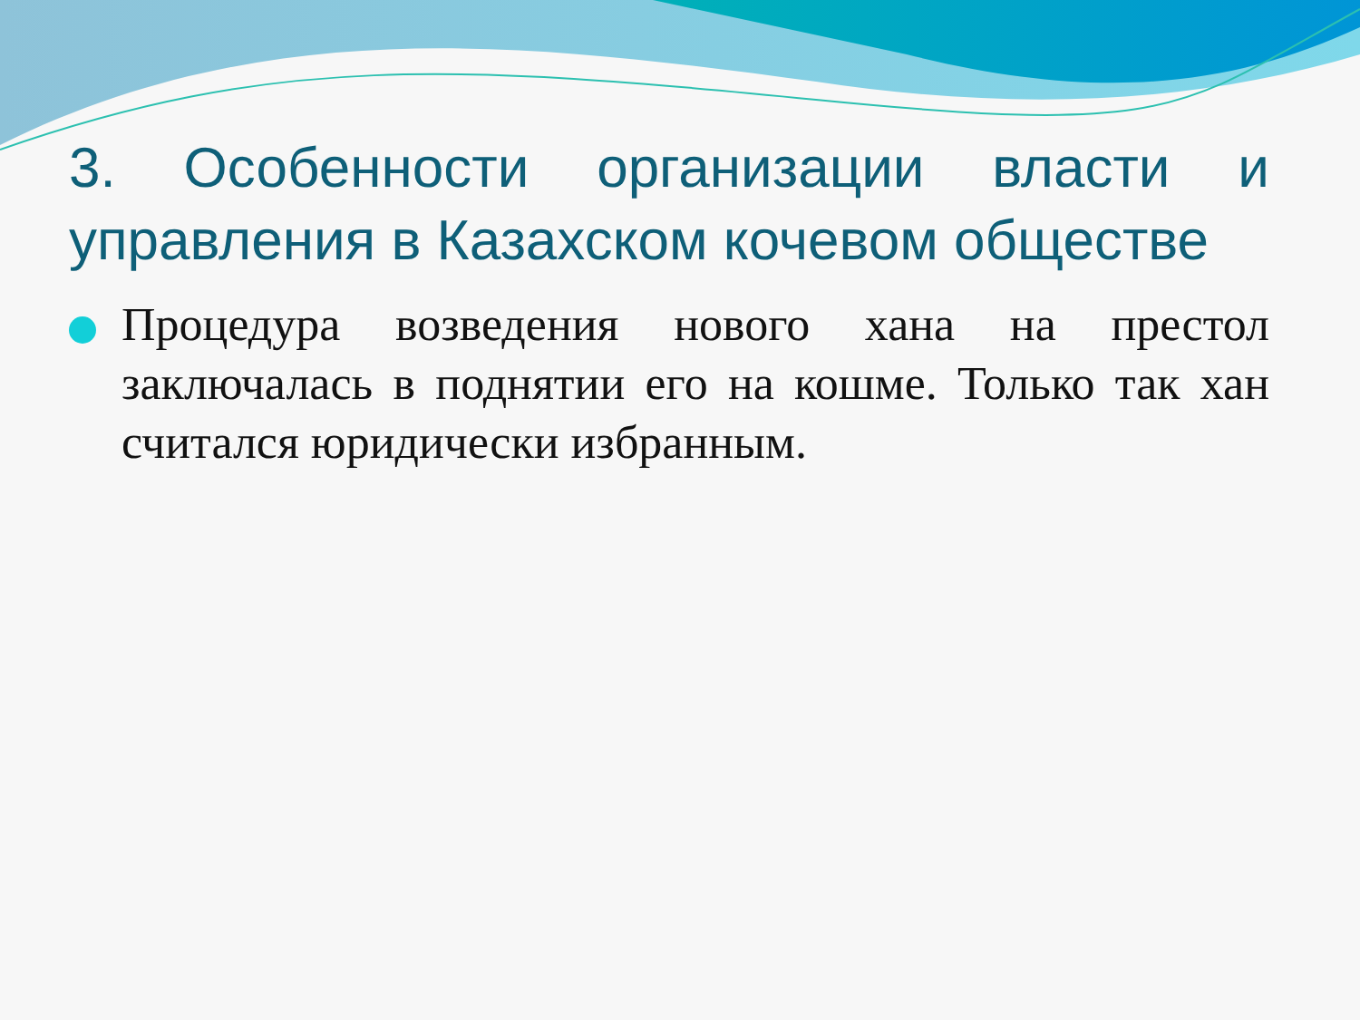3. Особенности организации власти и управления в Казахском кочевом обществе
Процедура возведения нового хана на престол заключалась в поднятии его на кошме. Только так хан считался юридически избранным.